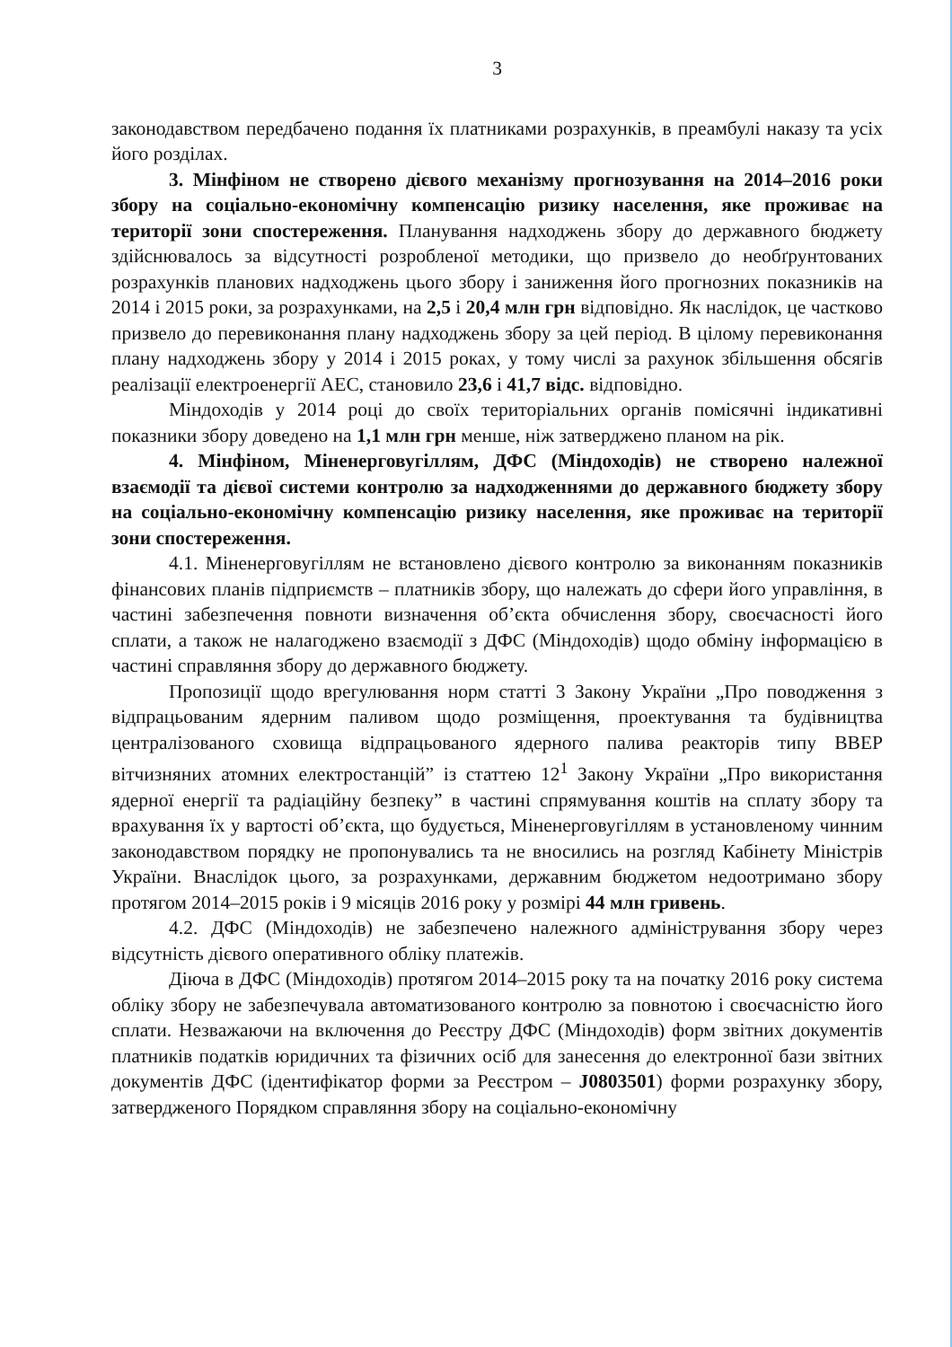3
законодавством передбачено подання їх платниками розрахунків, в преамбулі наказу та усіх його розділах.
3. Мінфіном не створено дієвого механізму прогнозування на 2014–2016 роки збору на соціально-економічну компенсацію ризику населення, яке проживає на території зони спостереження. Планування надходжень збору до державного бюджету здійснювалось за відсутності розробленої методики, що призвело до необґрунтованих розрахунків планових надходжень цього збору і заниження його прогнозних показників на 2014 і 2015 роки, за розрахунками, на 2,5 і 20,4 млн грн відповідно. Як наслідок, це частково призвело до перевиконання плану надходжень збору за цей період. В цілому перевиконання плану надходжень збору у 2014 і 2015 роках, у тому числі за рахунок збільшення обсягів реалізації електроенергії АЕС, становило 23,6 і 41,7 відс. відповідно.
Міндоходів у 2014 році до своїх територіальних органів помісячні індикативні показники збору доведено на 1,1 млн грн менше, ніж затверджено планом на рік.
4. Мінфіном, Міненерговугіллям, ДФС (Міндоходів) не створено належної взаємодії та дієвої системи контролю за надходженнями до державного бюджету збору на соціально-економічну компенсацію ризику населення, яке проживає на території зони спостереження.
4.1. Міненерговугіллям не встановлено дієвого контролю за виконанням показників фінансових планів підприємств – платників збору, що належать до сфери його управління, в частині забезпечення повноти визначення об’єкта обчислення збору, своєчасності його сплати, а також не налагоджено взаємодії з ДФС (Міндоходів) щодо обміну інформацією в частині справляння збору до державного бюджету.
Пропозиції щодо врегулювання норм статті 3 Закону України „Про поводження з відпрацьованим ядерним паливом щодо розміщення, проектування та будівництва централізованого сховища відпрацьованого ядерного палива реакторів типу ВВЕР вітчизняних атомних електростанцій” із статтею 12<sup>1</sup> Закону України „Про використання ядерної енергії та радіаційну безпеку” в частині спрямування коштів на сплату збору та врахування їх у вартості об’єкта, що будується, Міненерговугіллям в установленому чинним законодавством порядку не пропонувались та не вносились на розгляд Кабінету Міністрів України. Внаслідок цього, за розрахунками, державним бюджетом недоотримано збору протягом 2014–2015 років і 9 місяців 2016 року у розмірі 44 млн гривень.
4.2. ДФС (Міндоходів) не забезпечено належного адміністрування збору через відсутність дієвого оперативного обліку платежів.
Діюча в ДФС (Міндоходів) протягом 2014–2015 року та на початку 2016 року система обліку збору не забезпечувала автоматизованого контролю за повнотою і своєчасністю його сплати. Незважаючи на включення до Реєстру ДФС (Міндоходів) форм звітних документів платників податків юридичних та фізичних осіб для занесення до електронної бази звітних документів ДФС (ідентифікатор форми за Реєстром – J0803501) форми розрахунку збору, затвердженого Порядком справляння збору на соціально-економічну